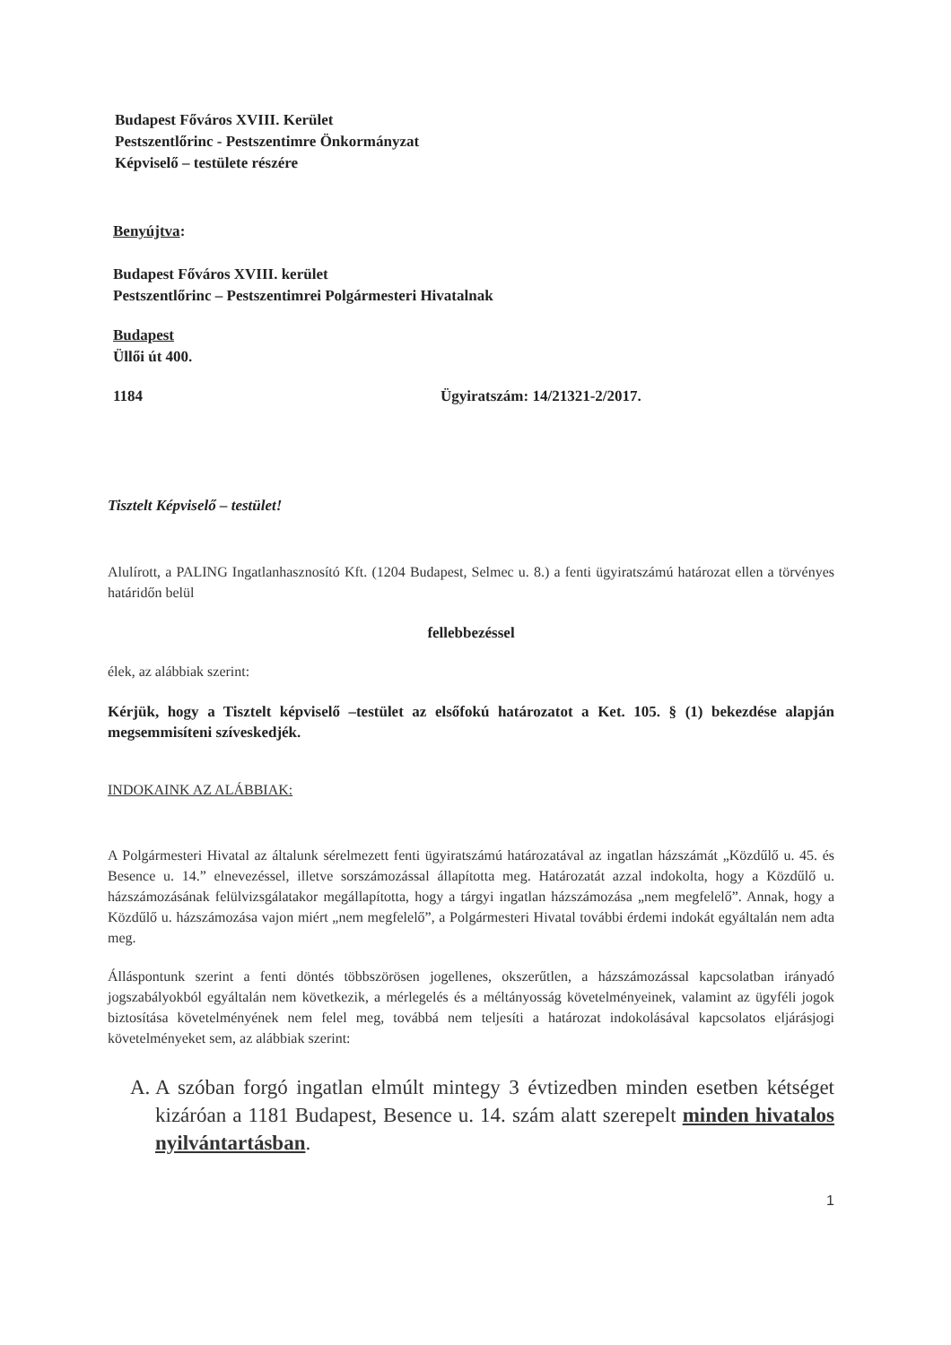Budapest Főváros XVIII. Kerület
Pestszentlőrinc - Pestszentimre Önkormányzat
Képviselő – testülete részére
Benyújtva:
Budapest Főváros XVIII. kerület
Pestszentlőrinc – Pestszentimrei Polgármesteri Hivatalnak
Budapest
Üllői út 400.
1184 Ügyiratszám: 14/21321-2/2017.
Tisztelt Képviselő – testület!
Alulírott, a PALING Ingatlanhasznosító Kft. (1204 Budapest, Selmec u. 8.) a fenti ügyiratszámú határozat ellen a törvényes határidőn belül
fellebbezéssel
élek, az alábbiak szerint:
Kérjük, hogy a Tisztelt képviselő –testület az elsőfokú határozatot a Ket. 105. § (1) bekezdése alapján megsemmisíteni szíveskedjék.
INDOKAINK AZ ALÁBBIAK:
A Polgármesteri Hivatal az általunk sérelmezett fenti ügyiratszámú határozatával az ingatlan házszámát „Közdűlő u. 45. és Besence u. 14.” elnevezéssel, illetve sorszámozással állapította meg. Határozatát azzal indokolta, hogy a Közdűlő u. házszámozásának felülvizsgálatakor megállapította, hogy a tárgyi ingatlan házszámozása „nem megfelelő”. Annak, hogy a Közdűlő u. házszámozása vajon miért „nem megfelelő”, a Polgármesteri Hivatal további érdemi indokát egyáltalán nem adta meg.
Álláspontunk szerint a fenti döntés többszörösen jogellenes, okszerűtlen, a házszámozással kapcsolatban irányadó jogszabályokból egyáltalán nem következik, a mérlegelés és a méltányosság követelményeinek, valamint az ügyféli jogok biztosítása követelményének nem felel meg, továbbá nem teljesíti a határozat indokolásával kapcsolatos eljárásjogi követelményeket sem, az alábbiak szerint:
A. A szóban forgó ingatlan elmúlt mintegy 3 évtizedben minden esetben kétséget kizáróan a 1181 Budapest, Besence u. 14. szám alatt szerepelt minden hivatalos nyilvántartásban.
1